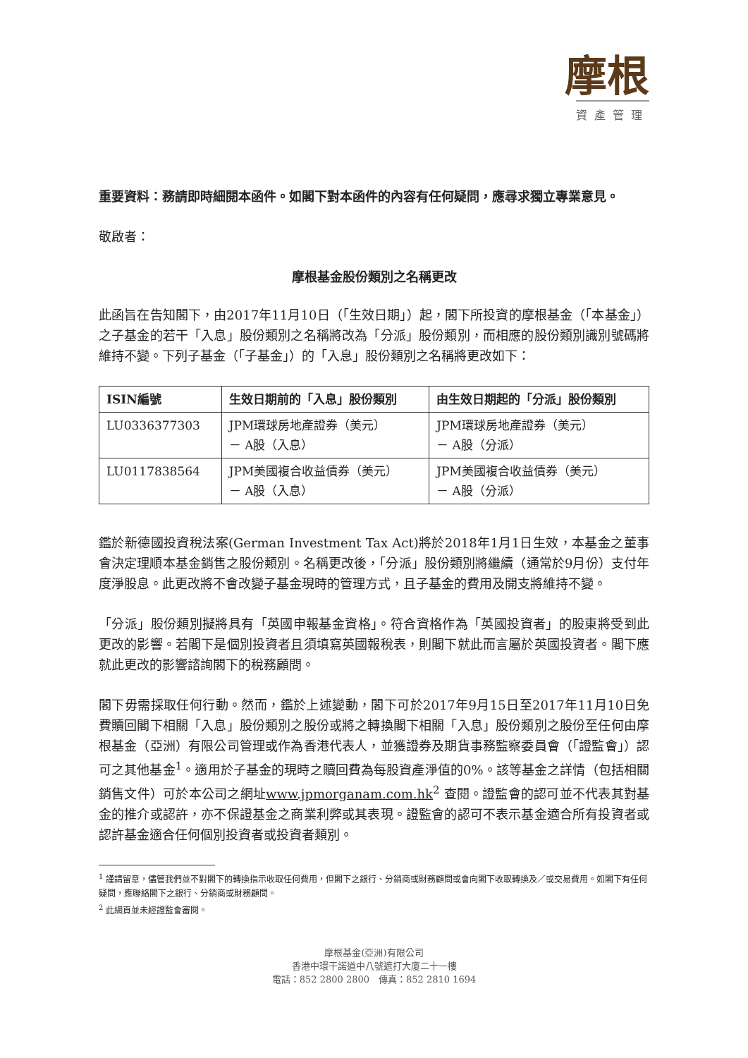摩根
資產管理
重要資料：務請即時細閱本函件。如閣下對本函件的內容有任何疑問，應尋求獨立專業意見。
敬啟者：
摩根基金股份類別之名稱更改
此函旨在告知閣下，由2017年11月10日（「生效日期」）起，閣下所投資的摩根基金（「本基金」）之子基金的若干「入息」股份類別之名稱將改為「分派」股份類別，而相應的股份類別識別號碼將維持不變。下列子基金（「子基金」）的「入息」股份類別之名稱將更改如下：
| ISIN編號 | 生效日期前的「入息」股份類別 | 由生效日期起的「分派」股份類別 |
| --- | --- | --- |
| LU0336377303 | JPM環球房地產證券（美元） － A股（入息） | JPM環球房地產證券（美元） － A股（分派） |
| LU0117838564 | JPM美國複合收益債券（美元） － A股（入息） | JPM美國複合收益債券（美元） － A股（分派） |
鑑於新德國投資稅法案(German Investment Tax Act)將於2018年1月1日生效，本基金之董事會決定理順本基金銷售之股份類別。名稱更改後，「分派」股份類別將繼續（通常於9月份）支付年度淨股息。此更改將不會改變子基金現時的管理方式，且子基金的費用及開支將維持不變。
「分派」股份類別擬將具有「英國申報基金資格」。符合資格作為「英國投資者」的股東將受到此更改的影響。若閣下是個別投資者且須填寫英國報稅表，則閣下就此而言屬於英國投資者。閣下應就此更改的影響諮詢閣下的稅務顧問。
閣下毋需採取任何行動。然而，鑑於上述變動，閣下可於2017年9月15日至2017年11月10日免費贖回閣下相關「入息」股份類別之股份或將之轉換閣下相關「入息」股份類別之股份至任何由摩根基金（亞洲）有限公司管理或作為香港代表人，並獲證券及期貨事務監察委員會（「證監會」）認可之其他基金<sup>1</sup>。適用於子基金的現時之贖回費為每股資產淨值的0%。該等基金之詳情（包括相關銷售文件）可於本公司之網址www.jpmorganam.com.hk<sup>2</sup> 查閱。證監會的認可並不代表其對基金的推介或認許，亦不保證基金之商業利弊或其表現。證監會的認可不表示基金適合所有投資者或認許基金適合任何個別投資者或投資者類別。
<sup>1</sup> 謹請留意，儘管我們並不對閣下的轉換指示收取任何費用，但閣下之銀行、分銷商或財務顧問或會向閣下收取轉換及／或交易費用。如閣下有任何疑問，應聯絡閣下之銀行、分銷商或財務顧問。
<sup>2</sup> 此網頁並未經證監會審閱。
摩根基金(亞洲)有限公司
香港中環干諾道中八號遮打大廈二十一樓
電話：852 2800 2800　傳真：852 2810 1694